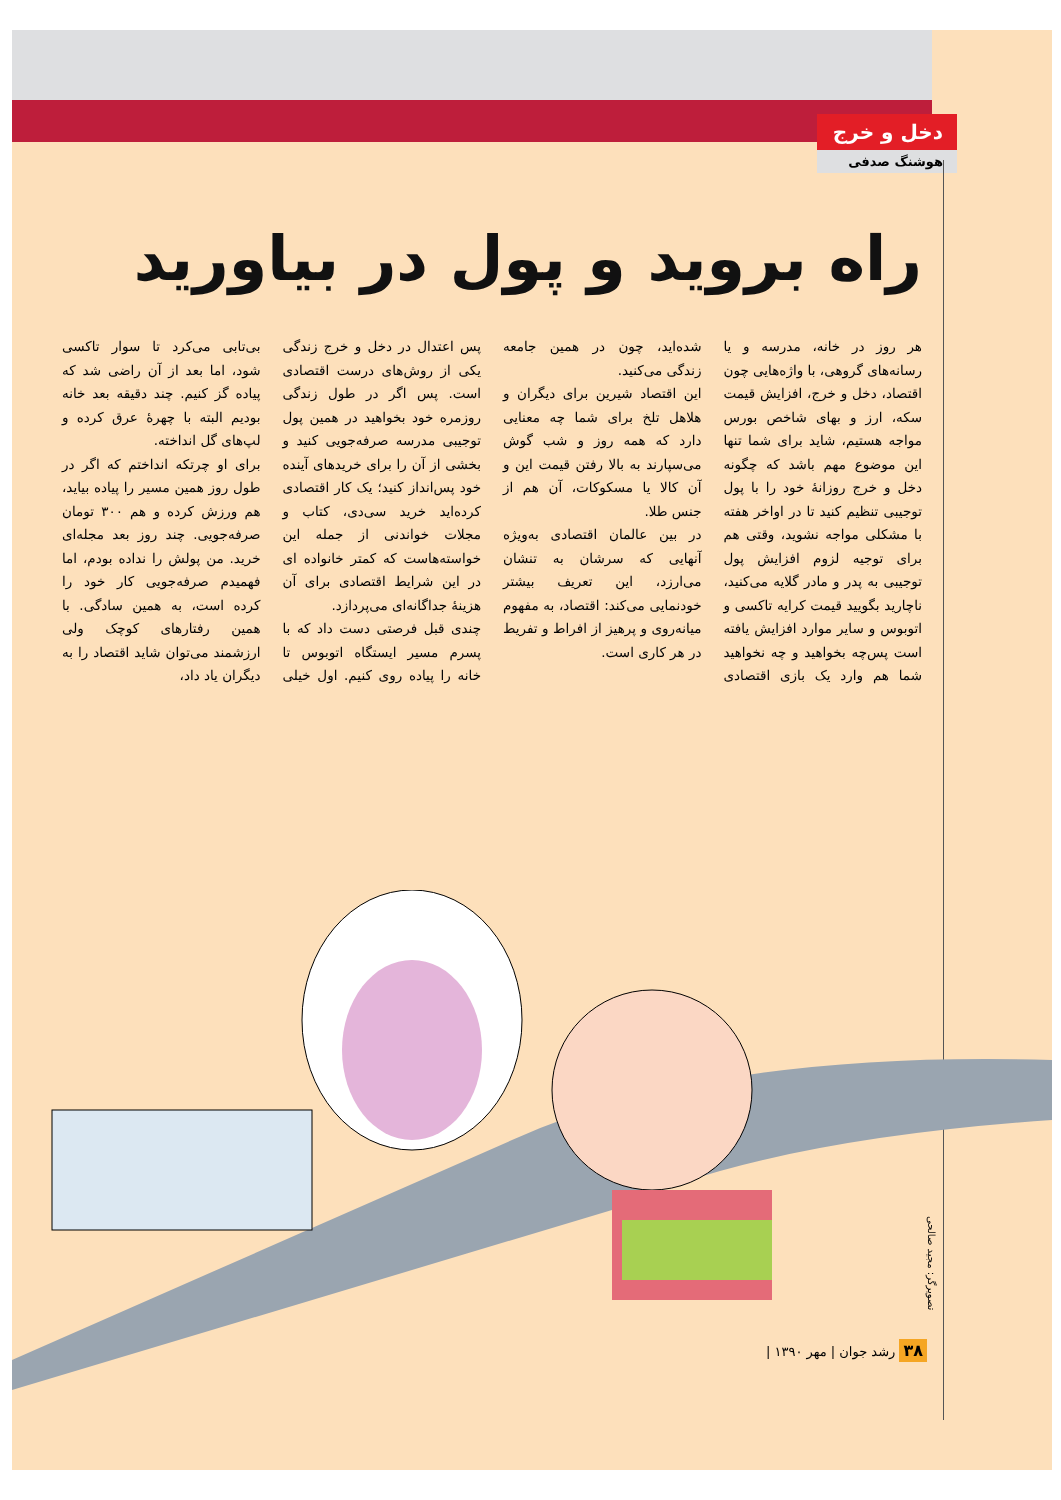دخل و خرج
هوشنگ صدفی
راه بروید و پول در بیاورید
هر روز در خانه، مدرسه و یا رسانه‌های گروهی، با واژه‌هایی چون اقتصاد، دخل و خرج، افزایش قیمت سکه، ارز و بهای شاخص بورس مواجه هستیم، شاید برای شما تنها این موضوع مهم باشد که چگونه دخل و خرج روزانهٔ خود را با پول توجیبی تنظیم کنید تا در اواخر هفته با مشکلی مواجه نشوید، وقتی هم برای توجیه لزوم افزایش پول توجیبی به پدر و مادر گلایه می‌کنید، ناچارید بگویید قیمت کرایه تاکسی و اتوبوس و سایر موارد افزایش یافته است پس‌چه بخواهید و چه نخواهید شما هم وارد یک بازی اقتصادی شده‌اید، چون در همین جامعه زندگی می‌کنید.
این اقتصاد شیرین برای دیگران و هلاهل تلخ برای شما چه معنایی دارد که همه روز و شب گوش می‌سپارند به بالا رفتن قیمت این و آن کالا یا مسکوکات، آن هم از جنس طلا.
در بین عالمان اقتصادی به‌ویژه آنهایی که سرشان به تنشان می‌ارزد، این تعریف بیشتر خودنمایی می‌کند: اقتصاد، به مفهوم میانه‌روی و پرهیز از افراط و تفریط در هر کاری است.
پس اعتدال در دخل و خرج زندگی یکی از روش‌های درست اقتصادی است. پس اگر در طول زندگی روزمره خود بخواهید در همین پول توجیبی مدرسه صرفه‌جویی کنید و بخشی از آن را برای خریدهای آینده خود پس‌انداز کنید؛ یک کار اقتصادی کرده‌اید خرید سی‌دی، کتاب و مجلات خواندنی از جمله این خواسته‌هاست که کمتر خانواده ای در این شرایط اقتصادی برای آن هزینهٔ جداگانه‌ای می‌پردازد.
چندی قبل فرصتی دست داد که با پسرم مسیر ایستگاه اتوبوس تا خانه را پیاده روی کنیم. اول خیلی بی‌تابی می‌کرد تا سوار تاکسی شود، اما بعد از آن راضی شد که پیاده گز کنیم. چند دقیقه بعد خانه بودیم البته با چهرهٔ عرق کرده و لپ‌های گل انداخته.
برای او چرتکه انداختم که اگر در طول روز همین مسیر را پیاده بیاید، هم ورزش کرده و هم ۳۰۰ تومان صرفه‌جویی. چند روز بعد مجله‌ای خرید. من پولش را نداده بودم، اما فهمیدم صرفه‌جویی کار خود را کرده است، به همین سادگی. با همین رفتارهای کوچک ولی ارزشمند می‌توان شاید اقتصاد را به دیگران یاد داد،
تصویرگر: مجید صالحی
۳۸ رشد جوان | مهر ۱۳۹۰ |